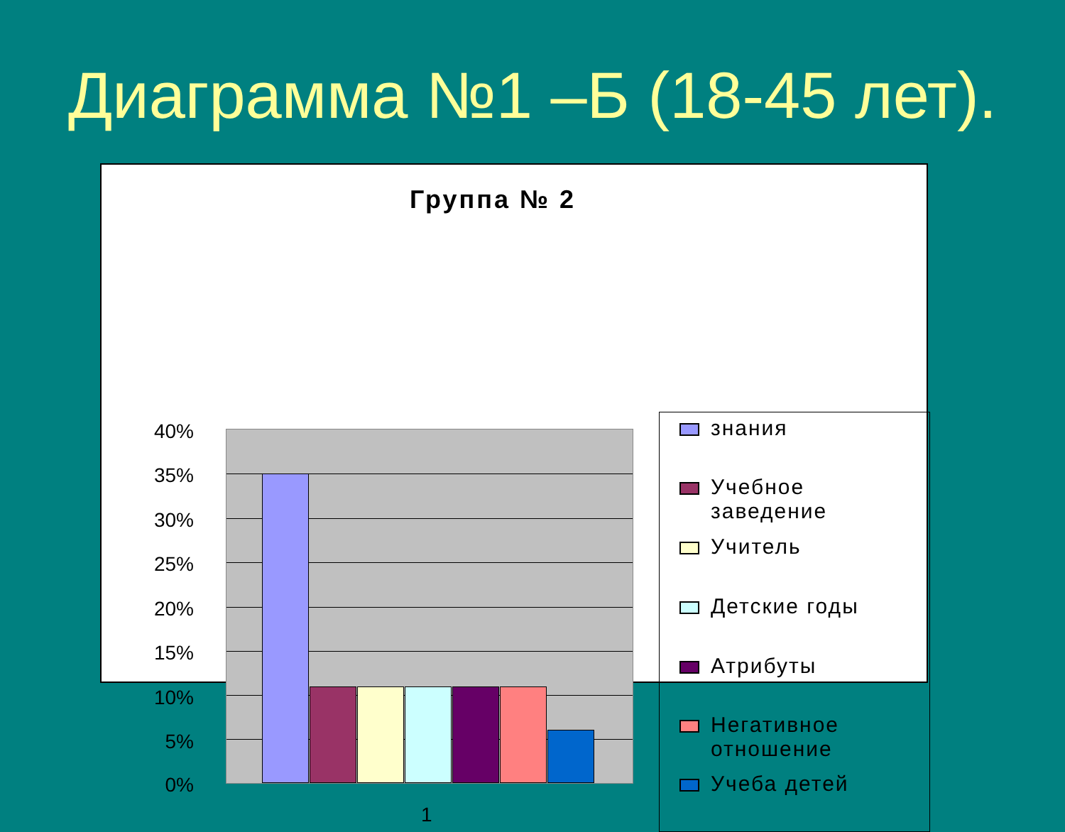Диаграмма №1 –Б (18-45 лет).
Группа № 2
40%
35%
30%
25%
20%
15%
10%
5%
0%
1
знания
Учебное
заведение
Учитель
Детские годы
Атрибуты
Негативное
отношение
Учеба детей